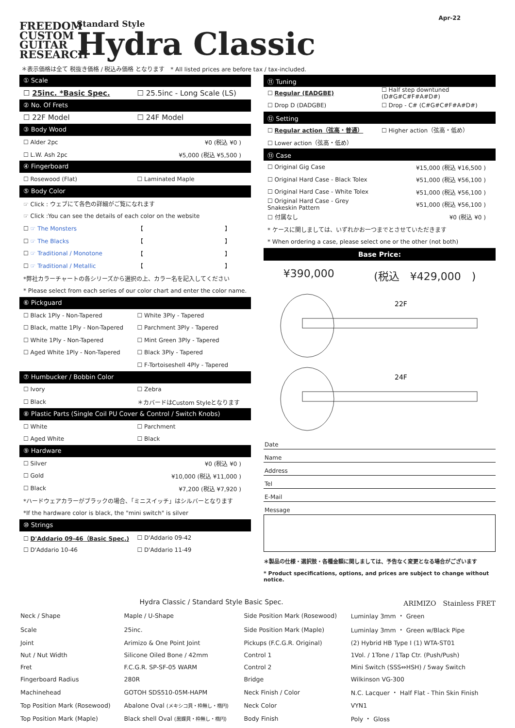FREEDOM CUSTOM GUITAR RESEARCH
Standard Style
Hydra Classic
Apr-22
＊表示価格は全て 税抜き価格 / 税込み価格 となります　* All listed prices are before tax / tax-included.
① Scale
☐ 25inc. *Basic Spec. ☐ 25.5inc - Long Scale (LS)
② No. Of Frets
☐ 22F Model ☐ 24F Model
③ Body Wood
☐ Alder 2pc ¥0 (税込 ¥0 )
☐ L.W. Ash 2pc ¥5,000 (税込 ¥5,500 )
④ Fingerboard
☐ Rosewood (Flat) ☐ Laminated Maple
⑤ Body Color
☞ Click : ウェブにて各色の詳細がご覧になれます
☞ Click :You can see the details of each color on the website
☐ ☞ The Monsters 【　　　　　　　　　　　　　　】
☐ ☞ The Blacks 【　　　　　　　　　　　　　　】
☐ ☞ Traditional / Monotone 【　　　　　　　　　　　　　　】
☐ ☞ Traditional / Metallic 【　　　　　　　　　　　　　　】
*弊社カラーチャートの各シリーズから選択の上、カラー名を記入してください
* Please select from each series of our color chart and enter the color name.
⑥ Pickguard
☐ Black 1Ply - Non-Tapered ☐ White 3Ply - Tapered
☐ Black, matte 1Ply - Non-Tapered ☐ Parchment 3Ply - Tapered
☐ White 1Ply - Non-Tapered ☐ Mint Green 3Ply - Tapered
☐ Aged White 1Ply - Non-Tapered ☐ Black 3Ply - Tapered
☐ F-Tortoiseshell 4Ply - Tapered
⑦ Humbucker / Bobbin Color
☐ Ivory ☐ Zebra
☐ Black ＊カバードはCustom Styleとなります
⑧ Plastic Parts (Single Coil PU Cover & Control / Switch Knobs)
☐ White ☐ Parchment
☐ Aged White ☐ Black
⑨ Hardware
☐ Silver ¥0 (税込 ¥0 )
☐ Gold ¥10,000 (税込 ¥11,000 )
☐ Black ¥7,200 (税込 ¥7,920 )
*ハードウェアカラーがブラックの場合、「ミニスイッチ」はシルバーとなります
*If the hardware color is black, the "mini switch" is silver
⑩ Strings
☐ D'Addario 09-46（Basic Spec.) ☐ D'Addario 09-42
☐ D'Addario 10-46 ☐ D'Addario 11-49
⑪ Tuning
☐ Regular (EADGBE) ☐ Half step downtuned (D#G#C#F#A#D#)
☐ Drop D (DADGBE) ☐ Drop - C# (C#G#C#F#A#D#)
⑫ Setting
☐ Regular action（弦高・普通） ☐ Higher action（弦高・低め）
☐ Lower action（弦高・低め）
⑬ Case
☐ Original Gig Case ¥15,000 (税込 ¥16,500 )
☐ Original Hard Case - Black Tolex ¥51,000 (税込 ¥56,100 )
☐ Original Hard Case - White Tolex ¥51,000 (税込 ¥56,100 )
☐ Original Hard Case - Grey Snakeskin Pattern ¥51,000 (税込 ¥56,100 )
☐ 付属なし ¥0 (税込 ¥0 )
* ケースに関しましては、いずれかお一つまでとさせていただきます
* When ordering a case, please select one or the other (not both)
Base Price:
¥390,000 (税込　¥429,000　)
22F
24F
Date
Name
Address
Tel
E-Mail
Message
＊製品の仕様・選択肢・各種金額に関しましては、予告なく変更となる場合がございます
* Product specifications, options, and prices are subject to change without notice.
Hydra Classic / Standard Style Basic Spec. ARIMIZO　Stainless FRET
| Neck / Shape | Maple / U-Shape | Side Position Mark (Rosewood) | Luminlay 3mm ・ Green |
| Scale | 25inc. | Side Position Mark (Maple) | Luminlay 3mm ・ Green w/Black Pipe |
| Joint | Arimizo & One Point Joint | Pickups (F.C.G.R. Original) | (2) Hybrid HB Type Ⅰ (1) WTA-ST01 |
| Nut / Nut Width | Silicone Oiled Bone / 42mm | Control 1 | 1Vol. / 1Tone / 1Tap Ctr. (Push/Push) |
| Fret | F.C.G.R. SP-SF-05 WARM | Control 2 | Mini Switch (SSS⇔HSH) / 5way Switch |
| Fingerboard Radius | 280R | Bridge | Wilkinson VG-300 |
| Machinehead | GOTOH SDS510-05M-HAPM | Neck Finish / Color | N.C. Lacquer ・ Half Flat - Thin Skin Finish |
| Top Position Mark (Rosewood) | Abalone Oval (メキシコ貝・枠無し・楕円) | Neck Color | VYN1 |
| Top Position Mark (Maple) | Black shell Oval (黒蝶貝・枠無し・楕円) | Body Finish | Poly ・ Gloss |